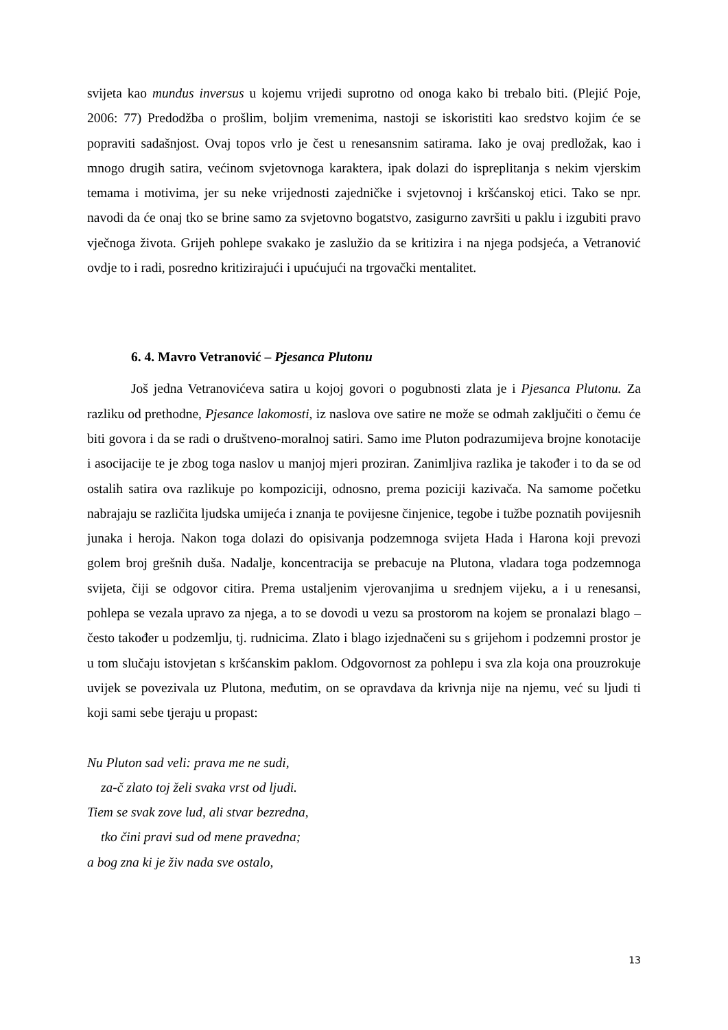svijeta kao mundus inversus u kojemu vrijedi suprotno od onoga kako bi trebalo biti. (Plejić Poje, 2006: 77) Predodžba o prošlim, boljim vremenima, nastoji se iskoristiti kao sredstvo kojim će se popraviti sadašnjost. Ovaj topos vrlo je čest u renesansnim satirama. Iako je ovaj predložak, kao i mnogo drugih satira, većinom svjetovnoga karaktera, ipak dolazi do ispreplitanja s nekim vjerskim temama i motivima, jer su neke vrijednosti zajedničke i svjetovnoj i kršćanskoj etici. Tako se npr. navodi da će onaj tko se brine samo za svjetovno bogatstvo, zasigurno završiti u paklu i izgubiti pravo vječnoga života. Grijeh pohlepe svakako je zaslužio da se kritizira i na njega podsjeća, a Vetranović ovdje to i radi, posredno kritizirajući i upućujući na trgovački mentalitet.
6. 4. Mavro Vetranović – Pjesanca Plutonu
Još jedna Vetranovićeva satira u kojoj govori o pogubnosti zlata je i Pjesanca Plutonu. Za razliku od prethodne, Pjesance lakomosti, iz naslova ove satire ne može se odmah zaključiti o čemu će biti govora i da se radi o društveno-moralnoj satiri. Samo ime Pluton podrazumijeva brojne konotacije i asocijacije te je zbog toga naslov u manjoj mjeri proziran. Zanimljiva razlika je također i to da se od ostalih satira ova razlikuje po kompoziciji, odnosno, prema poziciji kazivača. Na samome početku nabrajaju se različita ljudska umijeća i znanja te povijesne činjenice, tegobe i tužbe poznatih povijesnih junaka i heroja. Nakon toga dolazi do opisivanja podzemnoga svijeta Hada i Harona koji prevozi golem broj grešnih duša. Nadalje, koncentracija se prebacuje na Plutona, vladara toga podzemnoga svijeta, čiji se odgovor citira. Prema ustaljenim vjerovanjima u srednjem vijeku, a i u renesansi, pohlepa se vezala upravo za njega, a to se dovodi u vezu sa prostorom na kojem se pronalazi blago – često također u podzemlju, tj. rudnicima. Zlato i blago izjednačeni su s grijehom i podzemni prostor je u tom slučaju istovjetan s kršćanskim paklom. Odgovornost za pohlepu i sva zla koja ona prouzrokuje uvijek se povezivala uz Plutona, međutim, on se opravdava da krivnja nije na njemu, već su ljudi ti koji sami sebe tjeraju u propast:
Nu Pluton sad veli: prava me ne sudi,
za-č zlato toj želi svaka vrst od ljudi.
Tiem se svak zove lud, ali stvar bezredna,
tko čini pravi sud od mene pravedna;
a bog zna ki je živ nada sve ostalo,
13